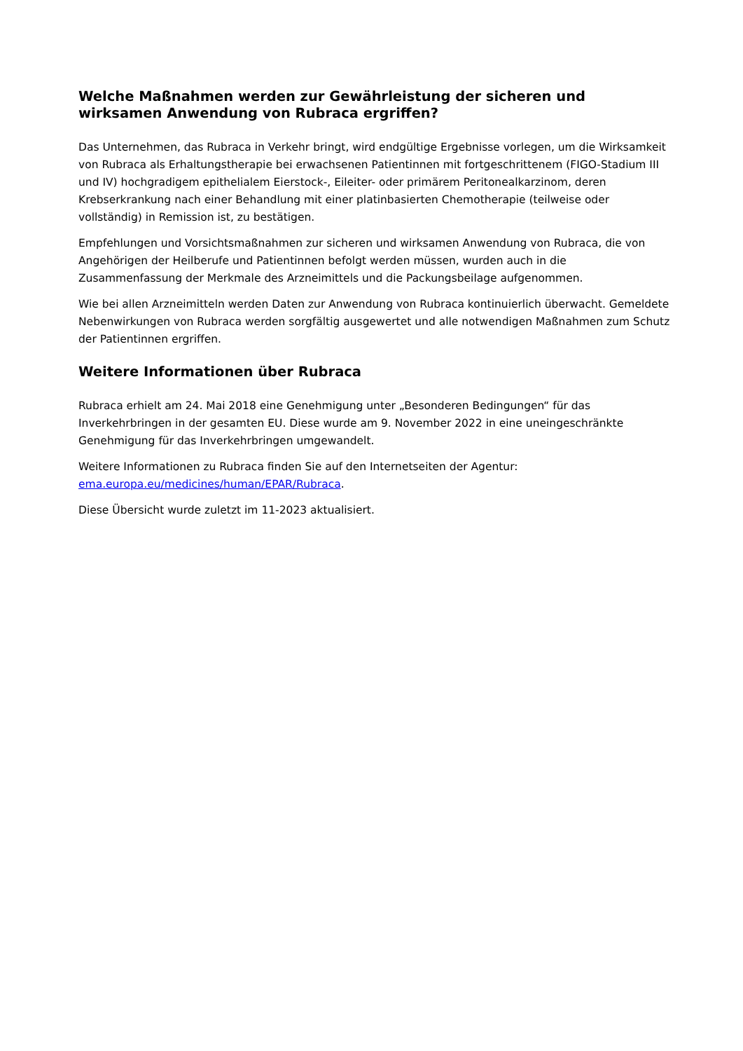Welche Maßnahmen werden zur Gewährleistung der sicheren und wirksamen Anwendung von Rubraca ergriffen?
Das Unternehmen, das Rubraca in Verkehr bringt, wird endgültige Ergebnisse vorlegen, um die Wirksamkeit von Rubraca als Erhaltungstherapie bei erwachsenen Patientinnen mit fortgeschrittenem (FIGO-Stadium III und IV) hochgradigem epithelialem Eierstock-, Eileiter- oder primärem Peritonealkarzinom, deren Krebserkrankung nach einer Behandlung mit einer platinbasierten Chemotherapie (teilweise oder vollständig) in Remission ist, zu bestätigen.
Empfehlungen und Vorsichtsmaßnahmen zur sicheren und wirksamen Anwendung von Rubraca, die von Angehörigen der Heilberufe und Patientinnen befolgt werden müssen, wurden auch in die Zusammenfassung der Merkmale des Arzneimittels und die Packungsbeilage aufgenommen.
Wie bei allen Arzneimitteln werden Daten zur Anwendung von Rubraca kontinuierlich überwacht. Gemeldete Nebenwirkungen von Rubraca werden sorgfältig ausgewertet und alle notwendigen Maßnahmen zum Schutz der Patientinnen ergriffen.
Weitere Informationen über Rubraca
Rubraca erhielt am 24. Mai 2018 eine Genehmigung unter „Besonderen Bedingungen“ für das Inverkehrbringen in der gesamten EU. Diese wurde am 9. November 2022 in eine uneingeschränkte Genehmigung für das Inverkehrbringen umgewandelt.
Weitere Informationen zu Rubraca finden Sie auf den Internetseiten der Agentur: ema.europa.eu/medicines/human/EPAR/Rubraca.
Diese Übersicht wurde zuletzt im 11-2023 aktualisiert.